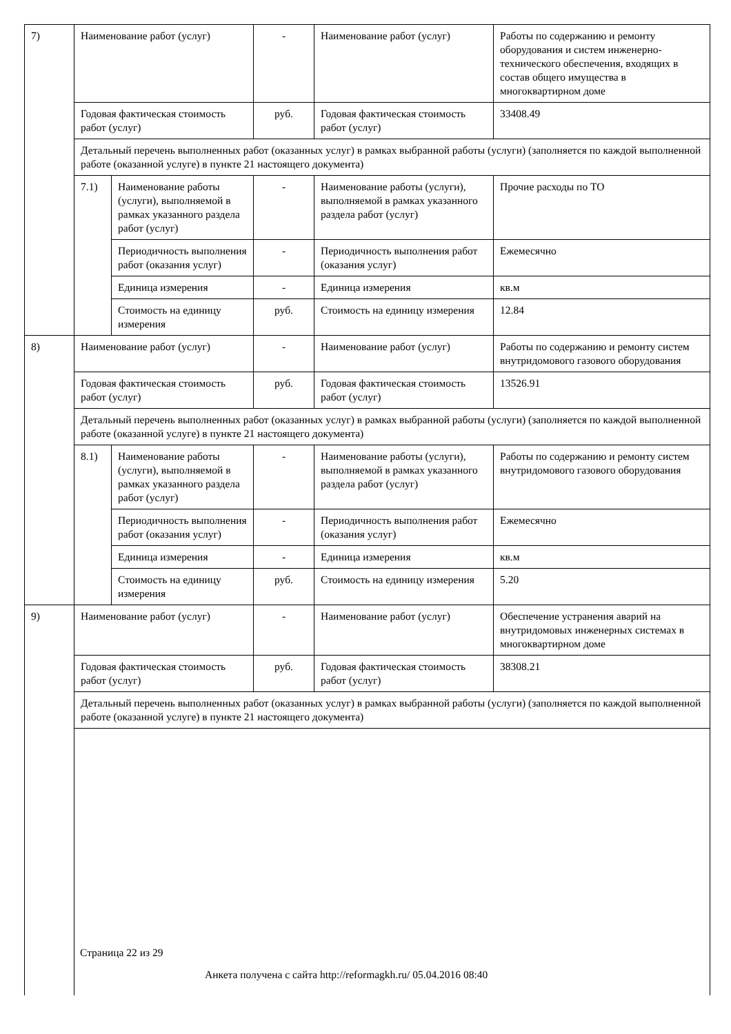| 7) | Наименование работ (услуг) | | - | Наименование работ (услуг) | Работы по содержанию и ремонту оборудования и систем инженерно-технического обеспечения, входящих в состав общего имущества в многоквартирном доме |
| | Годовая фактическая стоимость работ (услуг) | | руб. | Годовая фактическая стоимость работ (услуг) | 33408.49 |
| | Детальный перечень выполненных работ (оказанных услуг) в рамках выбранной работы (услуги) (заполняется по каждой выполненной работе (оказанной услуге) в пункте 21 настоящего документа) | | | | |
| | 7.1) | Наименование работы (услуги), выполняемой в рамках указанного раздела работ (услуг) | - | Наименование работы (услуги), выполняемой в рамках указанного раздела работ (услуг) | Прочие расходы по ТО |
| | | Периодичность выполнения работ (оказания услуг) | - | Периодичность выполнения работ (оказания услуг) | Ежемесячно |
| | | Единица измерения | - | Единица измерения | кв.м |
| | | Стоимость на единицу измерения | руб. | Стоимость на единицу измерения | 12.84 |
| 8) | Наименование работ (услуг) | | - | Наименование работ (услуг) | Работы по содержанию и ремонту систем внутридомового газового оборудования |
| | Годовая фактическая стоимость работ (услуг) | | руб. | Годовая фактическая стоимость работ (услуг) | 13526.91 |
| | Детальный перечень выполненных работ (оказанных услуг) в рамках выбранной работы (услуги) (заполняется по каждой выполненной работе (оказанной услуге) в пункте 21 настоящего документа) | | | | |
| | 8.1) | Наименование работы (услуги), выполняемой в рамках указанного раздела работ (услуг) | - | Наименование работы (услуги), выполняемой в рамках указанного раздела работ (услуг) | Работы по содержанию и ремонту систем внутридомового газового оборудования |
| | | Периодичность выполнения работ (оказания услуг) | - | Периодичность выполнения работ (оказания услуг) | Ежемесячно |
| | | Единица измерения | - | Единица измерения | кв.м |
| | | Стоимость на единицу измерения | руб. | Стоимость на единицу измерения | 5.20 |
| 9) | Наименование работ (услуг) | | - | Наименование работ (услуг) | Обеспечение устранения аварий на внутридомовых инженерных системах в многоквартирном доме |
| | Годовая фактическая стоимость работ (услуг) | | руб. | Годовая фактическая стоимость работ (услуг) | 38308.21 |
| | Детальный перечень выполненных работ (оказанных услуг) в рамках выбранной работы (услуги) (заполняется по каждой выполненной работе (оказанной услуге) в пункте 21 настоящего документа) | | | | |
Страница 22 из 29
Анкета получена с сайта http://reformagkh.ru/ 05.04.2016 08:40